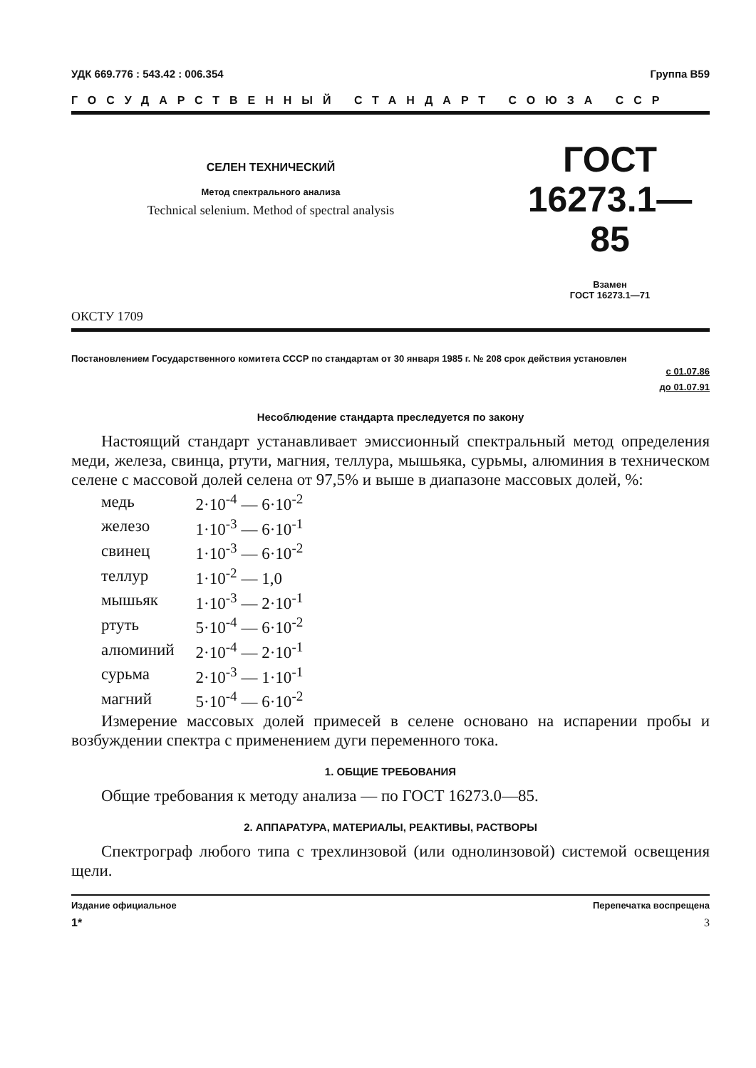УДК 669.776 : 543.42 : 006.354 Группа В59
ГОСУДАРСТВЕННЫЙ СТАНДАРТ СОЮЗА ССР
СЕЛЕН ТЕХНИЧЕСКИЙ
Метод спектрального анализа
Technical selenium. Method of spectral analysis
ГОСТ
16273.1—85
Взамен
ГОСТ 16273.1—71
ОКСТУ 1709
Постановлением Государственного комитета СССР по стандартам от 30 января 1985 г. № 208 срок действия установлен
с 01.07.86
до 01.07.91
Несоблюдение стандарта преследуется по закону
Настоящий стандарт устанавливает эмиссионный спектральный метод определения меди, железа, свинца, ртути, магния, теллура, мышьяка, сурьмы, алюминия в техническом селене с массовой долей селена от 97,5% и выше в диапазоне массовых долей, %:
| медь | 2·10<sup>-4</sup> — 6·10<sup>-2</sup> |
| железо | 1·10<sup>-3</sup> — 6·10<sup>-1</sup> |
| свинец | 1·10<sup>-3</sup> — 6·10<sup>-2</sup> |
| теллур | 1·10<sup>-2</sup> — 1,0 |
| мышьяк | 1·10<sup>-3</sup> — 2·10<sup>-1</sup> |
| ртуть | 5·10<sup>-4</sup> — 6·10<sup>-2</sup> |
| алюминий | 2·10<sup>-4</sup> — 2·10<sup>-1</sup> |
| сурьма | 2·10<sup>-3</sup> — 1·10<sup>-1</sup> |
| магний | 5·10<sup>-4</sup> — 6·10<sup>-2</sup> |
Измерение массовых долей примесей в селене основано на испарении пробы и возбуждении спектра с применением дуги переменного тока.
1. ОБЩИЕ ТРЕБОВАНИЯ
Общие требования к методу анализа — по ГОСТ 16273.0—85.
2. АППАРАТУРА, МАТЕРИАЛЫ, РЕАКТИВЫ, РАСТВОРЫ
Спектрограф любого типа с трехлинзовой (или однолинзовой) системой освещения щели.
Издание официальное Перепечатка воспрещена
1* 3